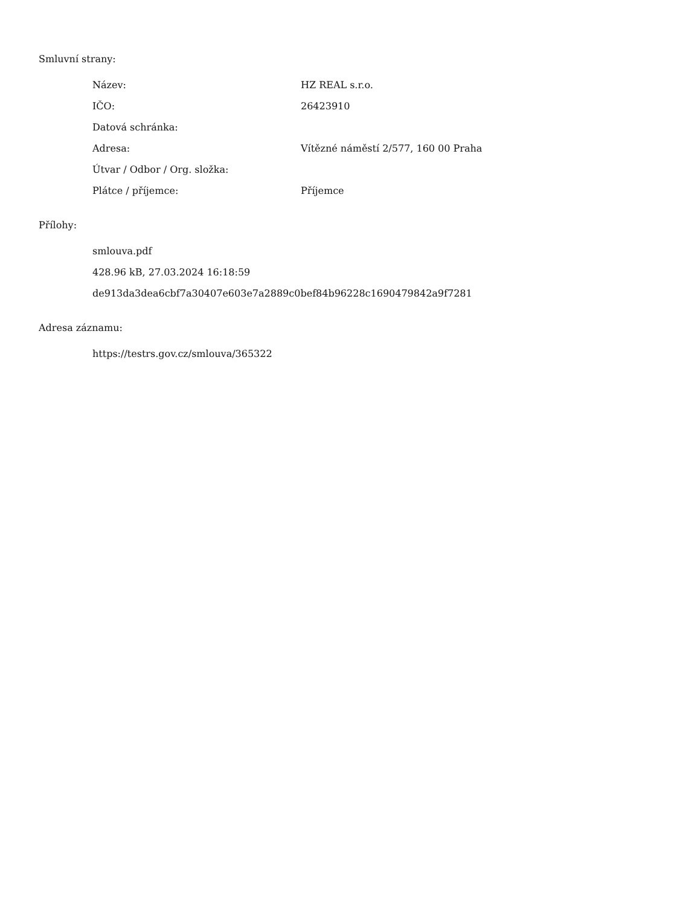Smluvní strany:
| Název: | HZ REAL s.r.o. |
| IČO: | 26423910 |
| Datová schránka: | |
| Adresa: | Vítězné náměstí 2/577, 160 00 Praha |
| Útvar / Odbor / Org. složka: | |
| Plátce / příjemce: | Příjemce |
Přílohy:
smlouva.pdf
428.96 kB, 27.03.2024 16:18:59
de913da3dea6cbf7a30407e603e7a2889c0bef84b96228c1690479842a9f7281
Adresa záznamu:
https://testrs.gov.cz/smlouva/365322